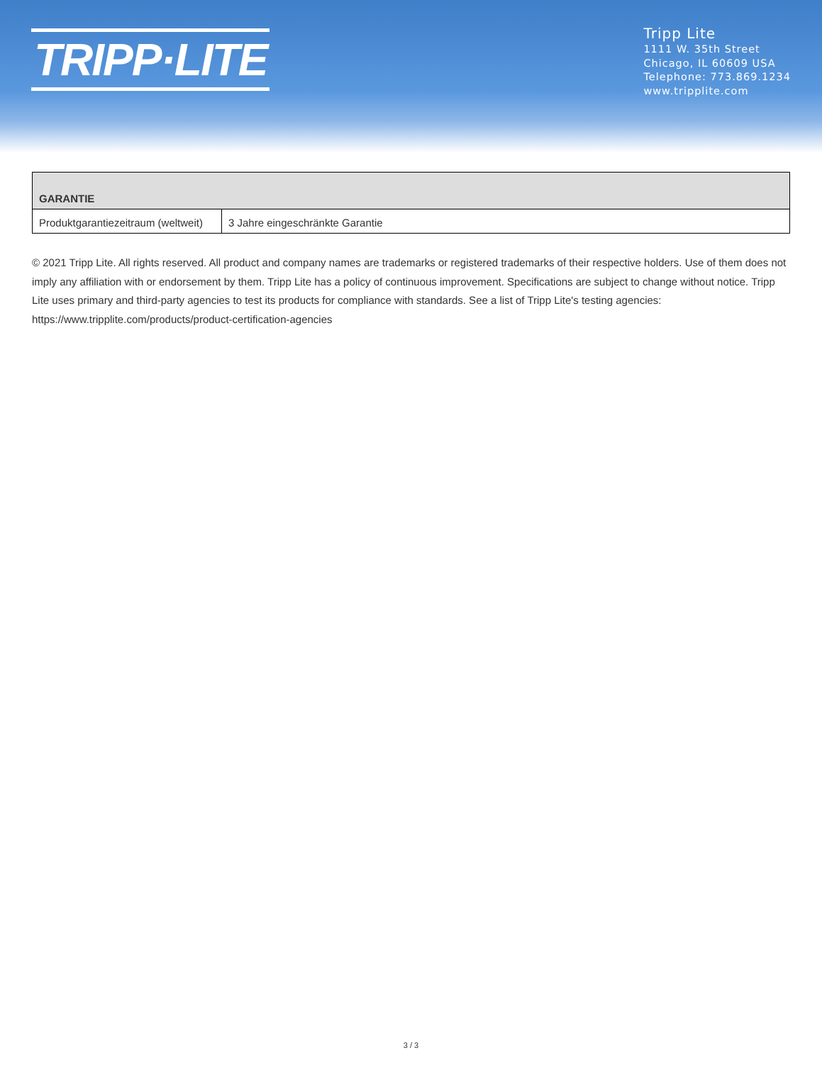TRIPP·LITE
Tripp Lite
1111 W. 35th Street
Chicago, IL 60609 USA
Telephone: 773.869.1234
www.tripplite.com
| GARANTIE | |
| --- | --- |
| Produktgarantiezeitraum (weltweit) | 3 Jahre eingeschränkte Garantie |
© 2021 Tripp Lite. All rights reserved. All product and company names are trademarks or registered trademarks of their respective holders. Use of them does not imply any affiliation with or endorsement by them. Tripp Lite has a policy of continuous improvement. Specifications are subject to change without notice. Tripp Lite uses primary and third-party agencies to test its products for compliance with standards. See a list of Tripp Lite's testing agencies: https://www.tripplite.com/products/product-certification-agencies
3 / 3